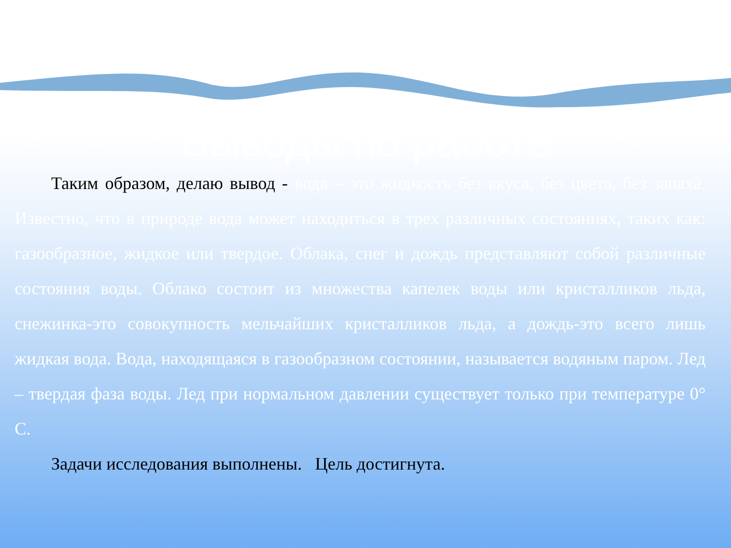Выводы по работе
Таким образом, делаю вывод - вода – это жидкость без вкуса, без цвета, без запаха. Известно, что в природе вода может находиться в трех различных состояниях, таких как: газообразное, жидкое или твердое. Облака, снег и дождь представляют собой различные состояния воды. Облако состоит из множества капелек воды или кристалликов льда, снежинка-это совокупность мельчайших кристалликов льда, а дождь-это всего лишь жидкая вода. Вода, находящаяся в газообразном состоянии, называется водяным паром. Лед – твердая фаза воды. Лед при нормальном давлении существует только при температуре 0° С.
Задачи исследования выполнены. Цель достигнута.